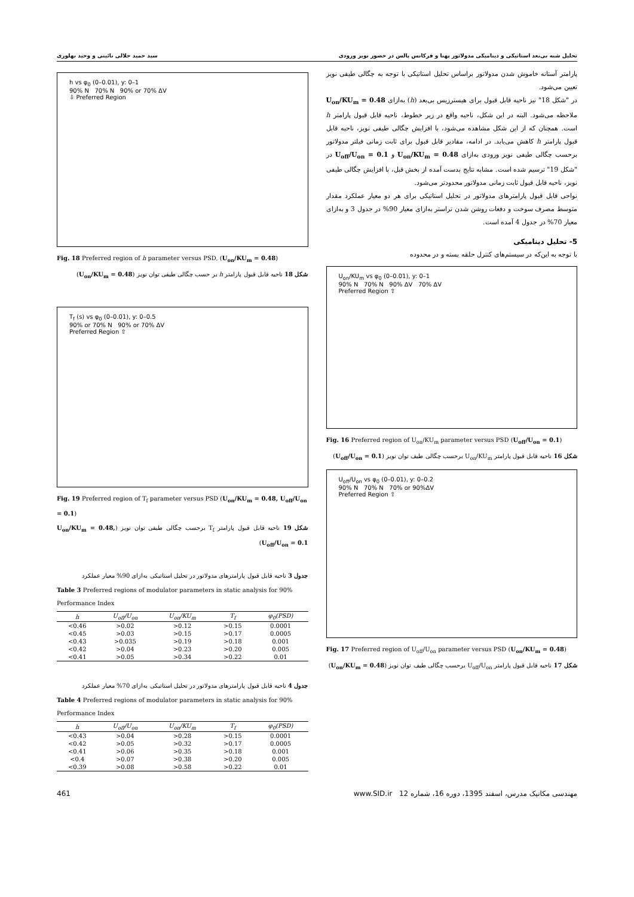تحلیل شبه بی‌بعد استاتیکی و دینامیکی مدولاتور پهنا و فرکانس پالس در حضور نویز ورودی سید حمید جلالی نائینی و وحید بهلوری
پارامتر آستانه خاموش شدن مدولاتور براساس تحلیل استاتیکی با توجه به چگالی طیفی نویز تعیین می‌شود.
در "شکل 18" نیز ناحیه قابل قبول برای هیسترزیس بی‌بعد (h) به‌ازای U<sub>on</sub>/KU<sub>m</sub> = 0.48 ملاحظه می‌شود. البته در این شکل، ناحیه واقع در زیر خطوط، ناحیه قابل قبول پارامتر h است. همچنان که از این شکل مشاهده می‌شود، با افزایش چگالی طیفی نویز، ناحیه قابل قبول پارامتر h کاهش می‌یابد. در ادامه، مقادیر قابل قبول برای ثابت زمانی فیلتر مدولاتور برحسب چگالی طیفی نویز ورودی به‌ازای U<sub>on</sub>/KU<sub>m</sub> = 0.48 و U<sub>off</sub>/U<sub>on</sub> = 0.1 در "شکل 19" ترسیم شده است. مشابه نتایج بدست آمده از بخش قبل، با افزایش چگالی طیفی نویز، ناحیه قابل قبول ثابت زمانی مدولاتور محدودتر می‌شود.
نواحی قابل قبول پارامترهای مدولاتور در تحلیل استاتیکی برای هر دو معیار عملکرد مقدار متوسط مصرف سوخت و دفعات روشن شدن تراستر به‌ازای معیار 90% در جدول 3 و به‌ازای معیار 70% در جدول 4 آمده است.
5- تحلیل دینامیکی
با توجه به این‌که در سیستم‌های کنترل حلقه بسته و در محدوده
U<sub>on</sub>/KU<sub>m</sub> vs φ<sub>0</sub> (0–0.01), y: 0–1
90% N 70% N 90% ΔV 70% ΔV
Preferred Region ⇧
Fig. 16 Preferred region of U<sub>on</sub>/KU<sub>m</sub> parameter versus PSD (U<sub>off</sub>/U<sub>on</sub> = 0.1)
شکل 16 ناحیه قابل قبول پارامتر U<sub>on</sub>/KU<sub>m</sub> برحسب چگالی طیف توان نویز (U<sub>off</sub>/U<sub>on</sub> = 0.1)
U<sub>off</sub>/U<sub>on</sub> vs φ<sub>0</sub> (0–0.01), y: 0–0.2
90% N 70% N 70% or 90%ΔV
Preferred Region ⇧
Fig. 17 Preferred region of U<sub>off</sub>/U<sub>on</sub> parameter versus PSD (U<sub>on</sub>/KU<sub>m</sub> = 0.48)
شکل 17 ناحیه قابل قبول پارامتر U<sub>off</sub>/U<sub>on</sub> برحسب چگالی طیف توان نویز (U<sub>on</sub>/KU<sub>m</sub> = 0.48)
h vs φ<sub>0</sub> (0–0.01), y: 0–1
90% N 70% N 90% or 70% ΔV
⇩ Preferred Region
Fig. 18 Preferred region of h parameter versus PSD, (U<sub>on</sub>/KU<sub>m</sub> = 0.48)
شکل 18 ناحیه قابل قبول پارامتر h بر حسب چگالی طیفی توان نویز (U<sub>on</sub>/KU<sub>m</sub> = 0.48)
T<sub>f</sub> (s) vs φ<sub>0</sub> (0–0.01), y: 0–0.5
90% or 70% N 90% or 70% ΔV
Preferred Region ⇧
Fig. 19 Preferred region of T<sub>f</sub> parameter versus PSD (U<sub>on</sub>/KU<sub>m</sub> = 0.48, U<sub>off</sub>/U<sub>on</sub> = 0.1)
شکل 19 ناحیه قابل قبول پارامتر T<sub>f</sub> برحسب چگالی طیفی توان نویز (U<sub>on</sub>/KU<sub>m</sub> = 0.48, U<sub>off</sub>/U<sub>on</sub> = 0.1)
جدول 3 ناحیه قابل قبول پارامترهای مدولاتور در تحلیل استاتیکی به‌ازای 90% معیار عملکرد
Table 3 Preferred regions of modulator parameters in static analysis for 90% Performance Index
| h | U<sub>off</sub>/U<sub>on</sub> | U<sub>on</sub>/KU<sub>m</sub> | T<sub>f</sub> | φ<sub>0</sub>(PSD) |
| --- | --- | --- | --- | --- |
| <0.46 | >0.02 | >0.12 | >0.15 | 0.0001 |
| <0.45 | >0.03 | >0.15 | >0.17 | 0.0005 |
| <0.43 | >0.035 | >0.19 | >0.18 | 0.001 |
| <0.42 | >0.04 | >0.23 | >0.20 | 0.005 |
| <0.41 | >0.05 | >0.34 | >0.22 | 0.01 |
جدول 4 ناحیه قابل قبول پارامترهای مدولاتور در تحلیل استاتیکی به‌ازای 70% معیار عملکرد
Table 4 Preferred regions of modulator parameters in static analysis for 90% Performance Index
| h | U<sub>off</sub>/U<sub>on</sub> | U<sub>on</sub>/KU<sub>m</sub> | T<sub>f</sub> | φ<sub>0</sub>(PSD) |
| --- | --- | --- | --- | --- |
| <0.43 | >0.04 | >0.28 | >0.15 | 0.0001 |
| <0.42 | >0.05 | >0.32 | >0.17 | 0.0005 |
| <0.41 | >0.06 | >0.35 | >0.18 | 0.001 |
| <0.4 | >0.07 | >0.38 | >0.20 | 0.005 |
| <0.39 | >0.08 | >0.58 | >0.22 | 0.01 |
مهندسی مکانیک مدرس، اسفند 1395، دوره 16، شماره 12 www.SID.ir 461